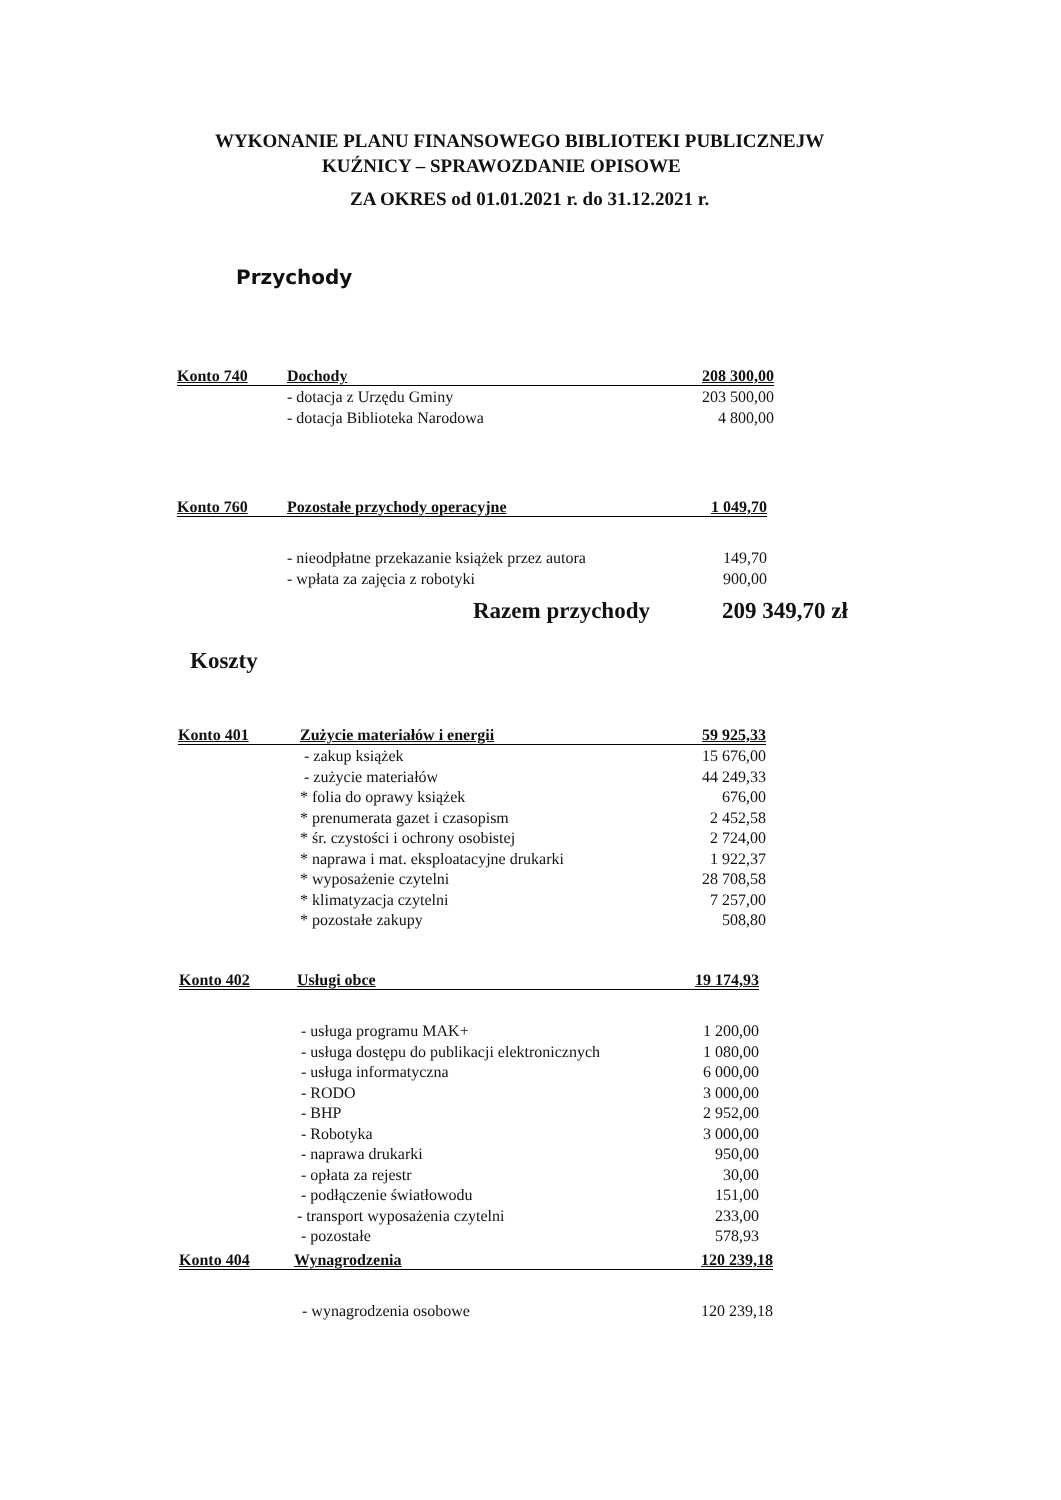WYKONANIE PLANU FINANSOWEGO BIBLIOTEKI PUBLICZNEJW
KUŹNICY – SPRAWOZDANIE OPISOWE
ZA OKRES od 01.01.2021 r. do 31.12.2021 r.
Przychody
| Konto 740 | Dochody | 208 300,00 |
| | - dotacja z Urzędu Gminy | 203 500,00 |
| | - dotacja Biblioteka Narodowa | 4 800,00 |
| Konto 760 | Pozostałe przychody operacyjne | 1 049,70 |
| | - nieodpłatne przekazanie książek przez autora | 149,70 |
| | - wpłata za zajęcia z robotyki | 900,00 |
Razem przychody 209 349,70 zł
Koszty
| Konto 401 | Zużycie materiałów i energii | 59 925,33 |
| | - zakup książek | 15 676,00 |
| | - zużycie materiałów | 44 249,33 |
| | * folia do oprawy książek | 676,00 |
| | * prenumerata gazet i czasopism | 2 452,58 |
| | * śr. czystości i ochrony osobistej | 2 724,00 |
| | * naprawa i mat. eksploatacyjne drukarki | 1 922,37 |
| | * wyposażenie czytelni | 28 708,58 |
| | * klimatyzacja czytelni | 7 257,00 |
| | * pozostałe zakupy | 508,80 |
| Konto 402 | Usługi obce | 19 174,93 |
| | - usługa programu MAK+ | 1 200,00 |
| | - usługa dostępu do publikacji elektronicznych | 1 080,00 |
| | - usługa informatyczna | 6 000,00 |
| | - RODO | 3 000,00 |
| | - BHP | 2 952,00 |
| | - Robotyka | 3 000,00 |
| | - naprawa drukarki | 950,00 |
| | - opłata za rejestr | 30,00 |
| | - podłączenie światłowodu | 151,00 |
| | - transport wyposażenia czytelni | 233,00 |
| | - pozostałe | 578,93 |
| Konto 404 | Wynagrodzenia | 120 239,18 |
| | - wynagrodzenia osobowe | 120 239,18 |